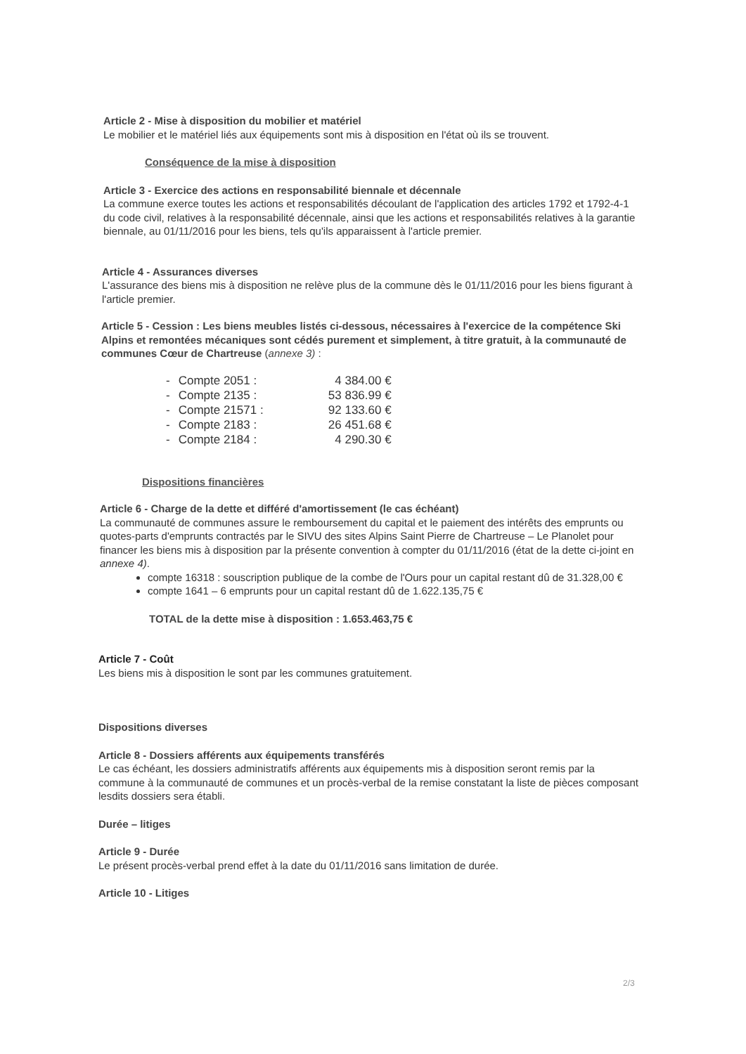Article 2 - Mise à disposition du mobilier et matériel
Le mobilier et le matériel liés aux équipements sont mis à disposition en l'état où ils se trouvent.
Conséquence de la mise à disposition
Article 3 - Exercice des actions en responsabilité biennale et décennale
La commune exerce toutes les actions et responsabilités découlant de l'application des articles 1792 et 1792-4-1 du code civil, relatives à la responsabilité décennale, ainsi que les actions et responsabilités relatives à la garantie biennale, au 01/11/2016 pour les biens, tels qu'ils apparaissent à l'article premier.
Article 4 - Assurances diverses
L'assurance des biens mis à disposition ne relève plus de la commune dès le 01/11/2016 pour les biens figurant à l'article premier.
Article 5 - Cession : Les biens meubles listés ci-dessous, nécessaires à l'exercice de la compétence Ski Alpins et remontées mécaniques sont cédés purement et simplement, à titre gratuit, à la communauté de communes Cœur de Chartreuse (annexe 3) :
| - | Compte 2051 : | 4 384.00 € |
| - | Compte 2135 : | 53 836.99 € |
| - | Compte 21571 : | 92 133.60 € |
| - | Compte 2183 : | 26 451.68 € |
| - | Compte 2184 : | 4 290.30 € |
Dispositions financières
Article 6 - Charge de la dette et différé d'amortissement (le cas échéant)
La communauté de communes assure le remboursement du capital et le paiement des intérêts des emprunts ou quotes-parts d'emprunts contractés par le SIVU des sites Alpins Saint Pierre de Chartreuse – Le Planolet pour financer les biens mis à disposition par la présente convention à compter du 01/11/2016 (état de la dette ci-joint en annexe 4).
compte 16318 : souscription publique de la combe de l'Ours pour un capital restant dû de 31.328,00 €
compte 1641 – 6 emprunts pour un capital restant dû de 1.622.135,75 €
TOTAL de la dette mise à disposition : 1.653.463,75 €
Article 7 - Coût
Les biens mis à disposition le sont par les communes gratuitement.
Dispositions diverses
Article 8 - Dossiers afférents aux équipements transférés
Le cas échéant, les dossiers administratifs afférents aux équipements mis à disposition seront remis par la commune à la communauté de communes et un procès-verbal de la remise constatant la liste de pièces composant lesdits dossiers sera établi.
Durée – litiges
Article 9 - Durée
Le présent procès-verbal prend effet à la date du 01/11/2016 sans limitation de durée.
Article 10 - Litiges
2/3